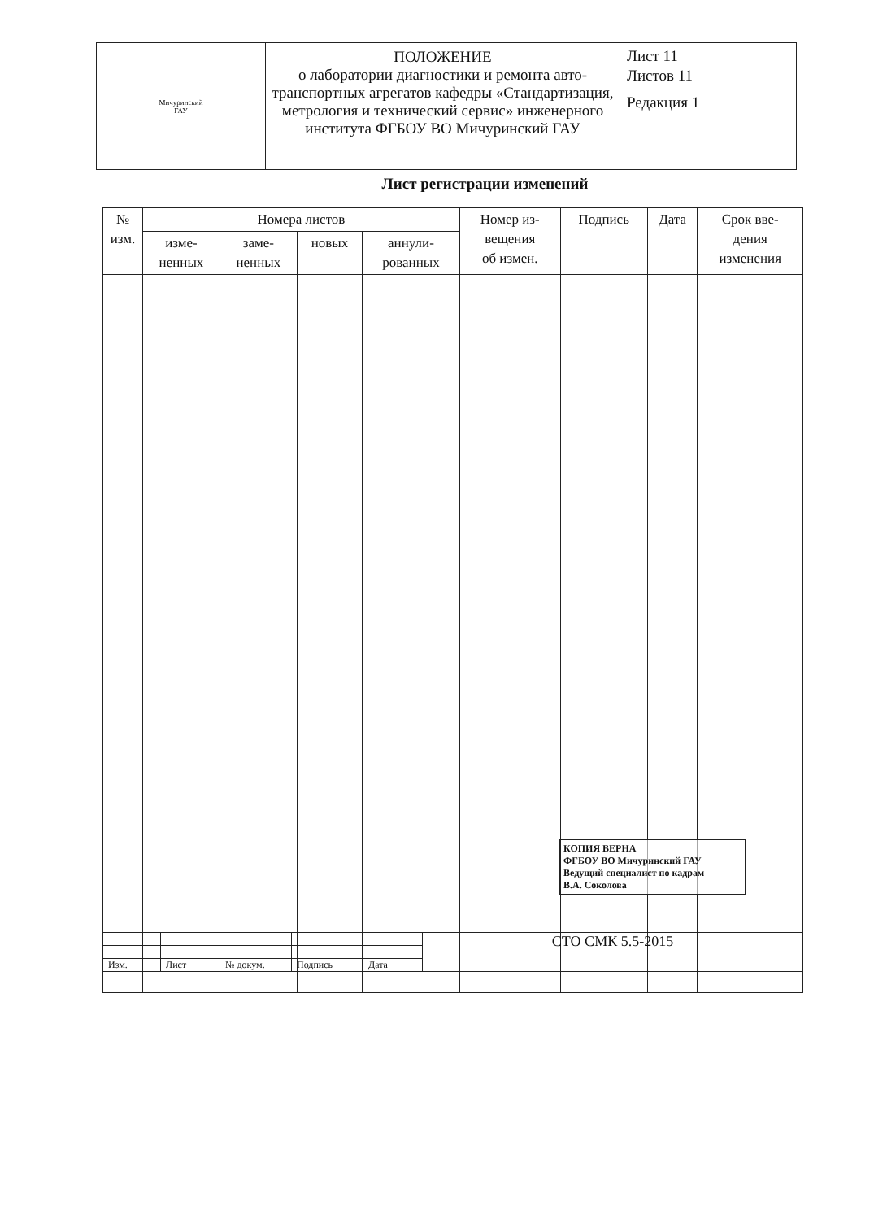| Мичуринский ГАУ | ПОЛОЖЕНИЕ о лаборатории диагностики и ремонта авто-транспортных агрегатов кафедры «Стандартизация, метрология и технический сервис» инженерного института ФГБОУ ВО Мичуринский ГАУ | Лист 11 Листов 11 |
| | | Редакция 1 |
Лист регистрации изменений
| № изм. | Номера листов | | | | Номер из- вещения об измен. | Подпись | Дата | Срок вве- дения изменения |
| --- | --- | --- | --- | --- | --- | --- | --- | --- |
| | изме- ненных | заме- ненных | новых | аннули- рованных | | | | |
КОПИЯ ВЕРНА
ФГБОУ ВО Мичуринский ГАУ
Ведущий специалист по кадрам
В.А. Соколова
| | | | | | СТО СМК 5.5-2015 |
| Изм. | Лист | № докум. | Подпись | Дата | |